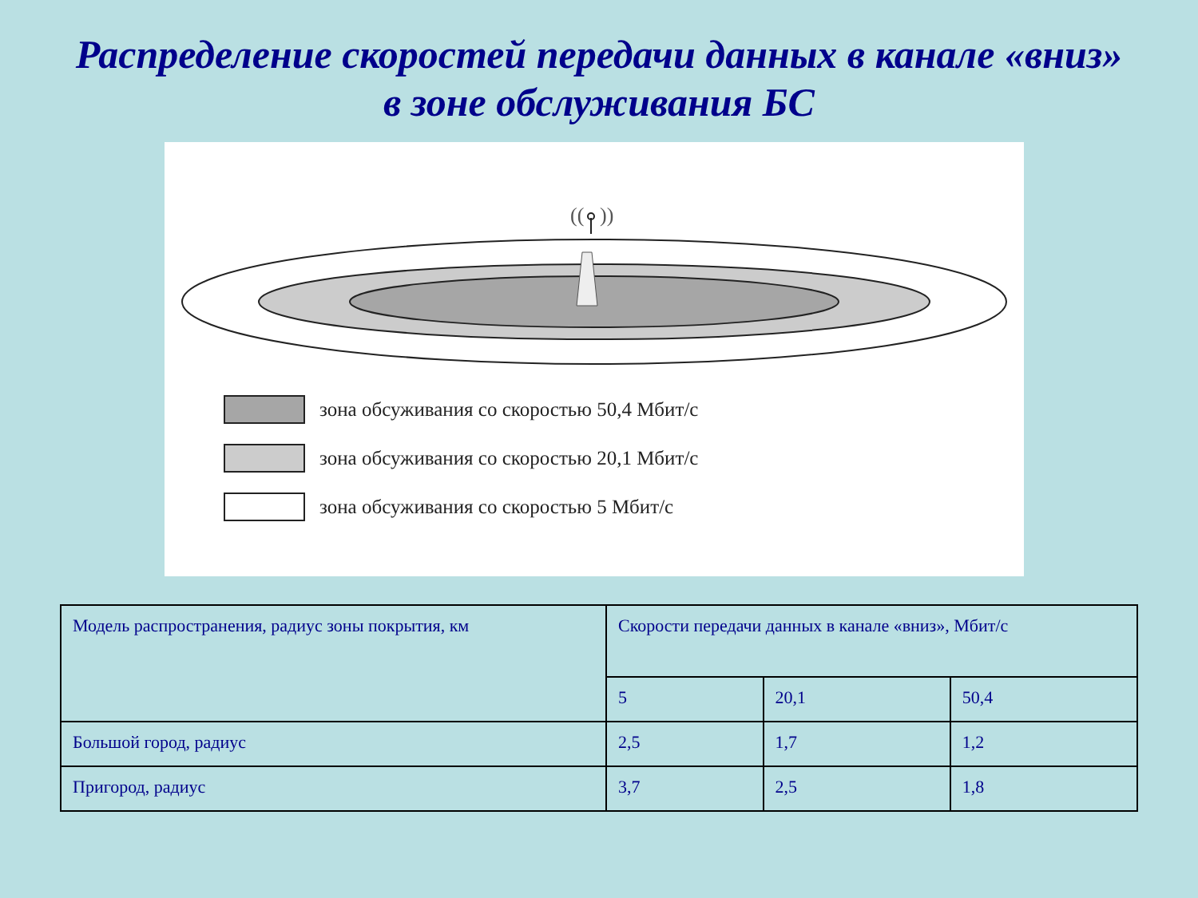Распределение скоростей передачи данных в канале «вниз»
в зоне обслуживания БС
((
))
зона обсуживания со скоростью 50,4 Мбит/с
зона обсуживания со скоростью 20,1 Мбит/с
зона обсуживания со скоростью 5 Мбит/с
| Модель распространения, радиус зоны покрытия, км | Скорости передачи данных в канале «вниз», Мбит/с | | |
| --- | --- | --- | --- |
| | 5 | 20,1 | 50,4 |
| Большой город, радиус | 2,5 | 1,7 | 1,2 |
| Пригород, радиус | 3,7 | 2,5 | 1,8 |